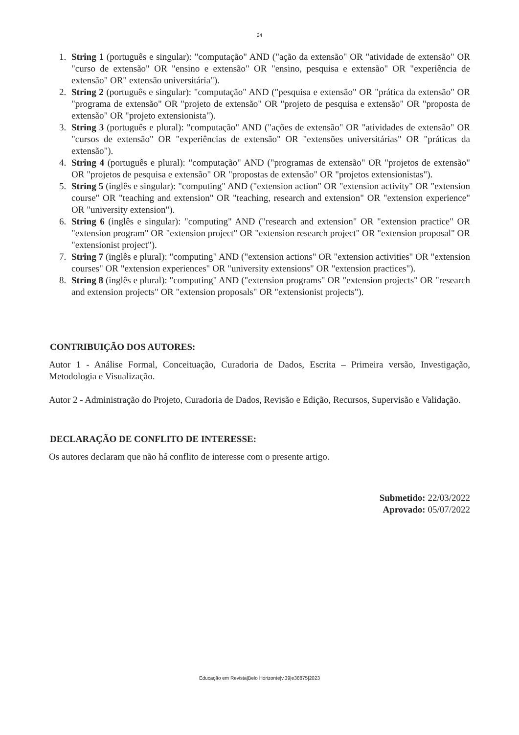24
1. String 1 (português e singular): "computação" AND ("ação da extensão" OR "atividade de extensão" OR "curso de extensão" OR "ensino e extensão" OR "ensino, pesquisa e extensão" OR "experiência de extensão" OR" extensão universitária").
2. String 2 (português e singular): "computação" AND ("pesquisa e extensão" OR "prática da extensão" OR "programa de extensão" OR "projeto de extensão" OR "projeto de pesquisa e extensão" OR "proposta de extensão" OR "projeto extensionista").
3. String 3 (português e plural): "computação" AND ("ações de extensão" OR "atividades de extensão" OR "cursos de extensão" OR "experiências de extensão" OR "extensões universitárias" OR "práticas da extensão").
4. String 4 (português e plural): "computação" AND ("programas de extensão" OR "projetos de extensão" OR "projetos de pesquisa e extensão" OR "propostas de extensão" OR "projetos extensionistas").
5. String 5 (inglês e singular): "computing" AND ("extension action" OR "extension activity" OR "extension course" OR "teaching and extension" OR "teaching, research and extension" OR "extension experience" OR "university extension").
6. String 6 (inglês e singular): "computing" AND ("research and extension" OR "extension practice" OR "extension program" OR "extension project" OR "extension research project" OR "extension proposal" OR "extensionist project").
7. String 7 (inglês e plural): "computing" AND ("extension actions" OR "extension activities" OR "extension courses" OR "extension experiences" OR "university extensions" OR "extension practices").
8. String 8 (inglês e plural): "computing" AND ("extension programs" OR "extension projects" OR "research and extension projects" OR "extension proposals" OR "extensionist projects").
CONTRIBUIÇÃO DOS AUTORES:
Autor 1 - Análise Formal, Conceituação, Curadoria de Dados, Escrita – Primeira versão, Investigação, Metodologia e Visualização.
Autor 2 - Administração do Projeto, Curadoria de Dados, Revisão e Edição, Recursos, Supervisão e Validação.
DECLARAÇÃO DE CONFLITO DE INTERESSE:
Os autores declaram que não há conflito de interesse com o presente artigo.
Submetido: 22/03/2022
Aprovado: 05/07/2022
Educação em Revista|Belo Horizonte|v.39|e38875|2023